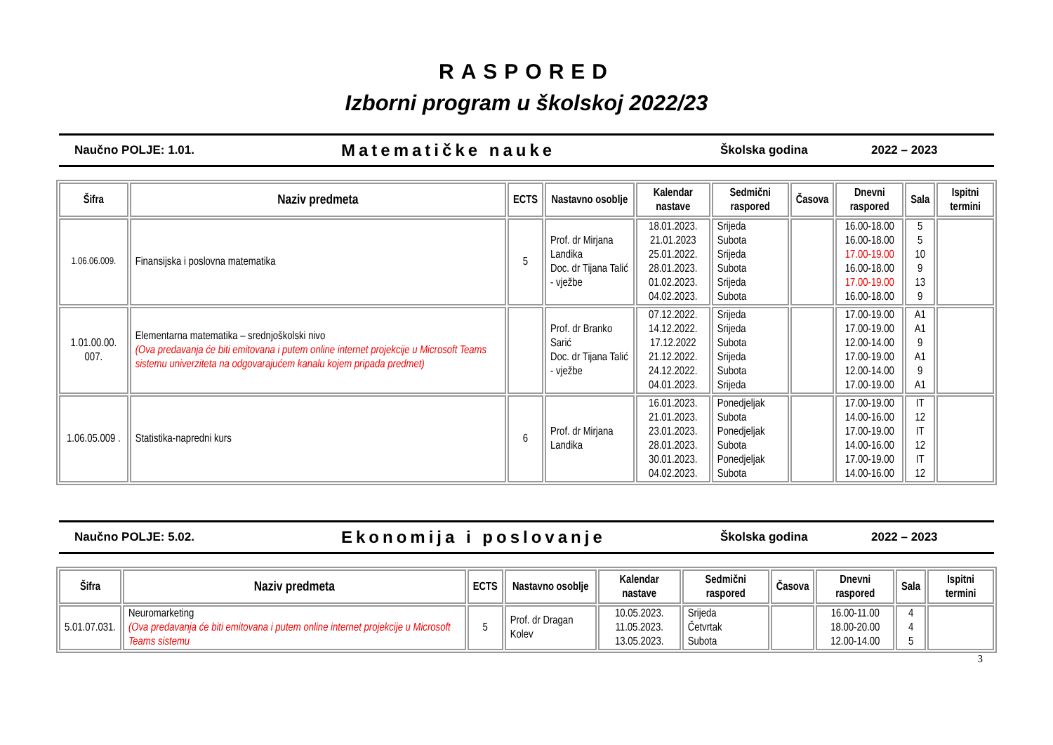RASPORED
Izborni program u školskoj 2022/23
Naučno POLJE: 1.01. Matematičke nauke Školska godina 2022 – 2023
| Šifra | Naziv predmeta | ECTS | Nastavno osoblje | Kalendar nastave | Sedmični raspored | Časova | Dnevni raspored | Sala | Ispitni termini |
| --- | --- | --- | --- | --- | --- | --- | --- | --- | --- |
| 1.06.06.009. | Finansijska i poslovna matematika | 5 | Prof. dr Mirjana Landika Doc. dr Tijana Talić - vježbe | 18.01.2023. 21.01.2023 25.01.2022. 28.01.2023. 01.02.2023. 04.02.2023. | Srijeda Subota Srijeda Subota Srijeda Subota | | 16.00-18.00 16.00-18.00 17.00-19.00 16.00-18.00 17.00-19.00 16.00-18.00 | 5 5 10 9 13 9 | |
| 1.01.00.00. 007. | Elementarna matematika – srednjoškolski nivo (Ova predavanja će biti emitovana i putem online internet projekcije u Microsoft Teams sistemu univerziteta na odgovarajućem kanalu kojem pripada predmet) | | Prof. dr Branko Sarić Doc. dr Tijana Talić - vježbe | 07.12.2022. 14.12.2022. 17.12.2022 21.12.2022. 24.12.2022. 04.01.2023. | Srijeda Srijeda Subota Srijeda Subota Srijeda | | 17.00-19.00 17.00-19.00 12.00-14.00 17.00-19.00 12.00-14.00 17.00-19.00 | A1 A1 9 A1 9 A1 | |
| 1.06.05.009 . | Statistika-napredni kurs | 6 | Prof. dr Mirjana Landika | 16.01.2023. 21.01.2023. 23.01.2023. 28.01.2023. 30.01.2023. 04.02.2023. | Ponedjeljak Subota Ponedjeljak Subota Ponedjeljak Subota | | 17.00-19.00 14.00-16.00 17.00-19.00 14.00-16.00 17.00-19.00 14.00-16.00 | IT 12 IT 12 IT 12 | |
Naučno POLJE: 5.02. Ekonomija i poslovanje Školska godina 2022 – 2023
| Šifra | Naziv predmeta | ECTS | Nastavno osoblje | Kalendar nastave | Sedmični raspored | Časova | Dnevni raspored | Sala | Ispitni termini |
| --- | --- | --- | --- | --- | --- | --- | --- | --- | --- |
| 5.01.07.031. | Neuromarketing (Ova predavanja će biti emitovana i putem online internet projekcije u Microsoft Teams sistemu | 5 | Prof. dr Dragan Kolev | 10.05.2023. 11.05.2023. 13.05.2023. | Srijeda Četvrtak Subota | | 16.00-11.00 18.00-20.00 12.00-14.00 | 4 4 5 | |
3